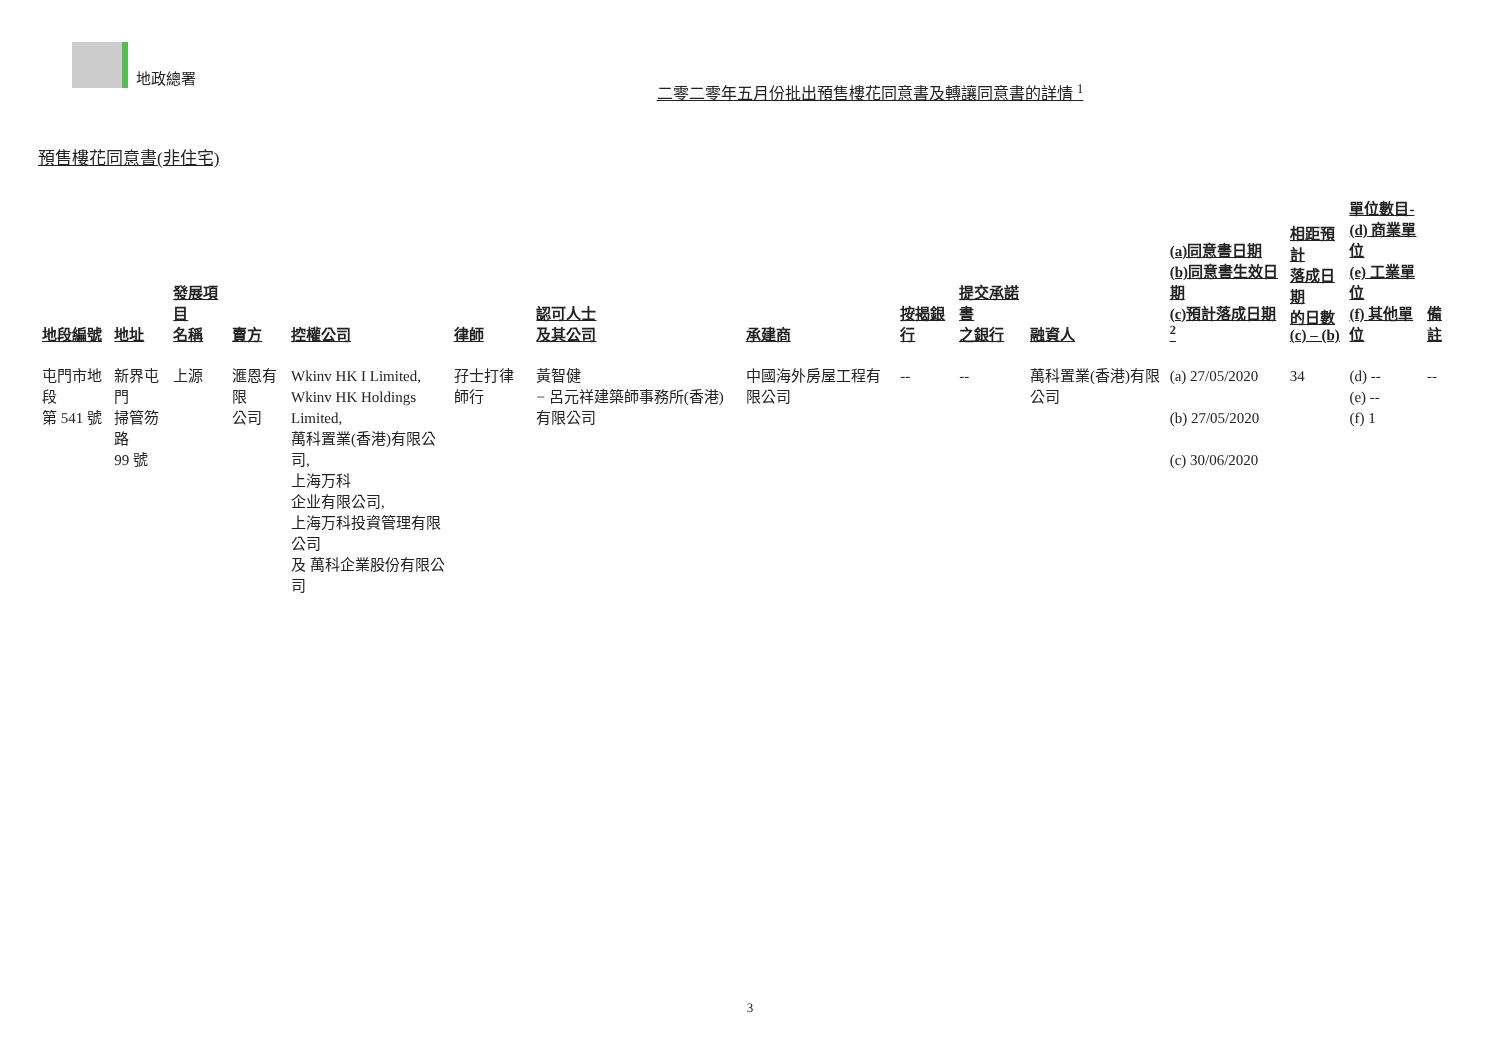地政總署
二零二零年五月份批出預售樓花同意書及轉讓同意書的詳情 <sup>1</sup>
預售樓花同意書(非住宅)
| 地段編號 | 地址 | 發展項目 名稱 | 賣方 | 控權公司 | 律師 | 認可人士 及其公司 | 承建商 | 按揭銀行 | 提交承諾書 之銀行 | 融資人 | (a)同意書日期 (b)同意書生效日期 (c)預計落成日期 <sup>2</sup> | 相距預計 落成日期 的日數 (c) – (b) | 單位數目- (d) 商業單位 (e) 工業單位 (f) 其他單位 | 備註 |
| --- | --- | --- | --- | --- | --- | --- | --- | --- | --- | --- | --- | --- | --- | --- |
| 屯門市地段 第 541 號 | 新界屯門 掃管笏路 99 號 | 上源 | 滙恩有限 公司 | Wkinv HK I Limited, Wkinv HK Holdings Limited, 萬科置業(香港)有限公司, 上海万科 企业有限公司, 上海万科投資管理有限公司 及 萬科企業股份有限公司 | 孖士打律師行 | 黃智健 − 呂元祥建築師事務所(香港)有限公司 | 中國海外房屋工程有限公司 | -- | -- | 萬科置業(香港)有限公司 | (a) 27/05/2020 (b) 27/05/2020 (c) 30/06/2020 | 34 | (d) -- (e) -- (f) 1 | -- |
3